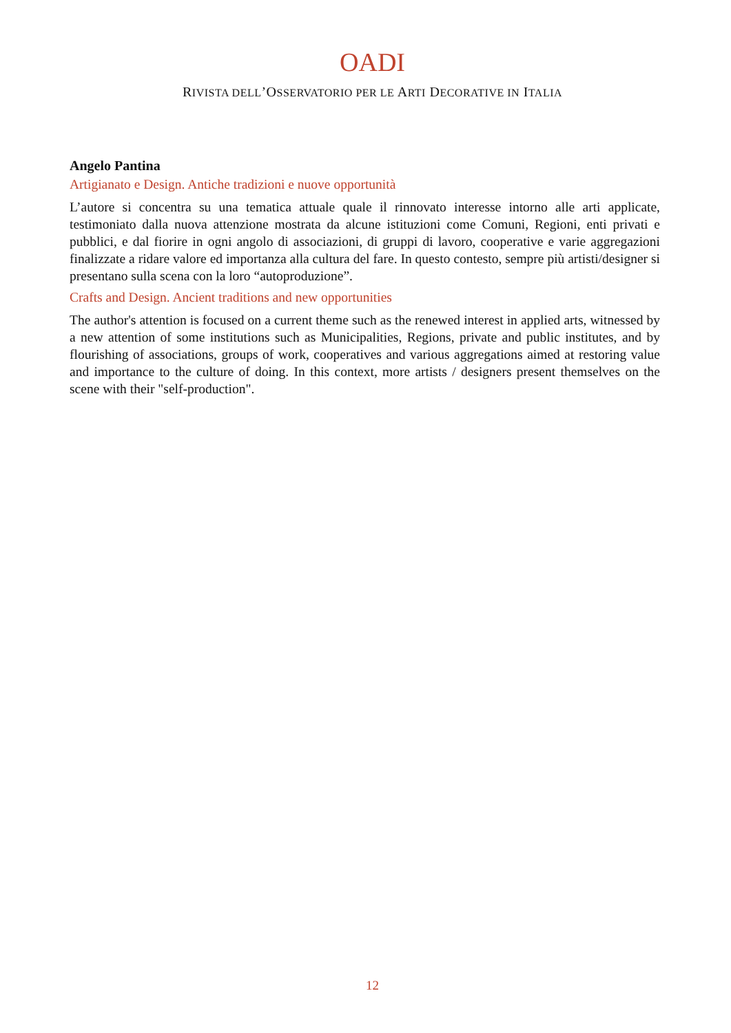OADI
RIVISTA DELL’OSSERVATORIO PER LE ARTI DECORATIVE IN ITALIA
Angelo Pantina
Artigianato e Design. Antiche tradizioni e nuove opportunità
L’autore si concentra su una tematica attuale quale il rinnovato interesse intorno alle arti applicate, testimoniato dalla nuova attenzione mostrata da alcune istituzioni come Comuni, Regioni, enti privati e pubblici, e dal fiorire in ogni angolo di associazioni, di gruppi di lavoro, cooperative e varie aggregazioni finalizzate a ridare valore ed importanza alla cultura del fare. In questo contesto, sempre più artisti/designer si presentano sulla scena con la loro “autoproduzione”.
Crafts and Design. Ancient traditions and new opportunities
The author's attention is focused on a current theme such as the renewed interest in applied arts, witnessed by a new attention of some institutions such as Municipalities, Regions, private and public institutes, and by flourishing of associations, groups of work, cooperatives and various aggregations aimed at restoring value and importance to the culture of doing. In this context, more artists / designers present themselves on the scene with their "self-production".
12